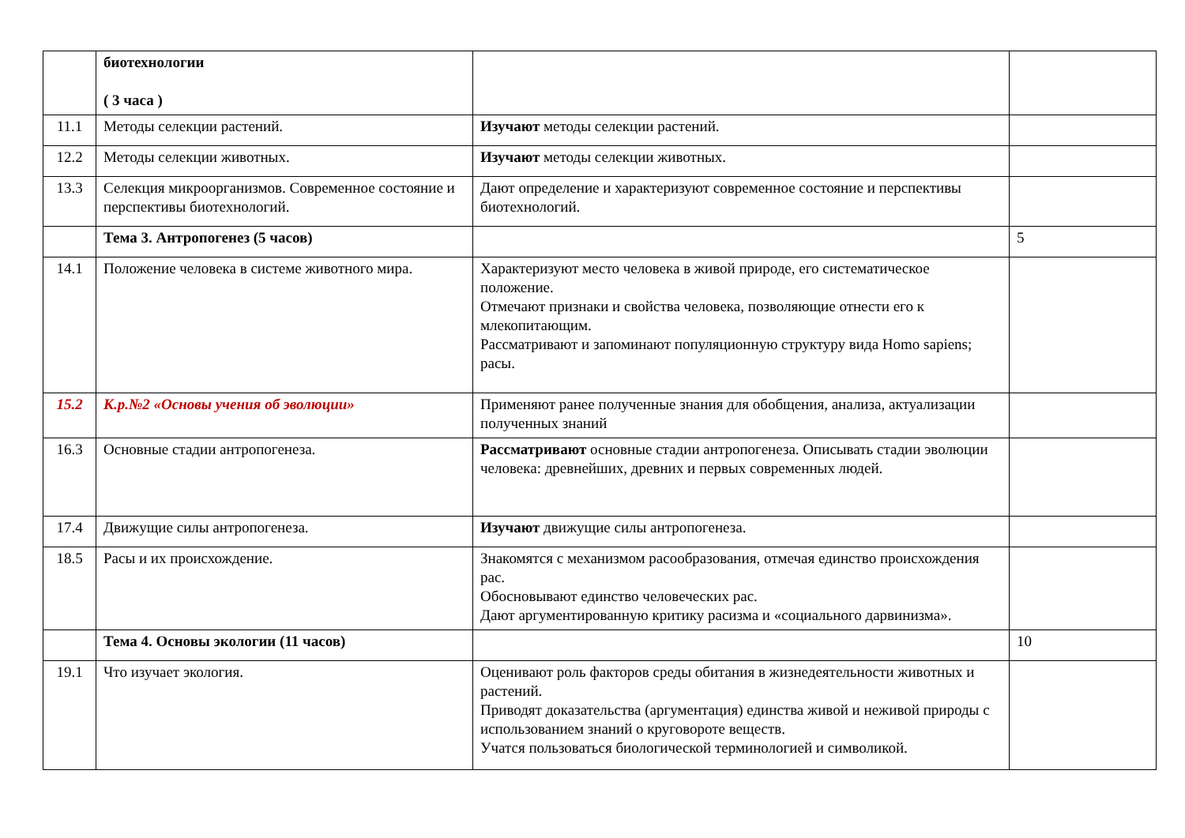| | биотехнологии ( 3 часа ) | | |
| 11.1 | Методы селекции растений. | Изучают методы селекции растений. | |
| 12.2 | Методы селекции животных. | Изучают методы селекции животных. | |
| 13.3 | Селекция микроорганизмов. Современное состояние и перспективы биотехнологий. | Дают определение и характеризуют современное состояние и перспективы биотехнологий. | |
| | Тема 3. Антропогенез (5 часов) | | 5 |
| 14.1 | Положение человека в системе животного мира. | Характеризуют место человека в живой природе, его систематическое положение. Отмечают признаки и свойства человека, позволяющие отнести его к млекопитающим. Рассматривают и запоминают популяционную структуру вида Homo sapiens; расы. | |
| 15.2 | К.р.№2 «Основы учения об эволюции» | Применяют ранее полученные знания для обобщения, анализа, актуализации полученных знаний | |
| 16.3 | Основные стадии антропогенеза. | Рассматривают основные стадии антропогенеза. Описывать стадии эволюции человека: древнейших, древних и первых современных людей. | |
| 17.4 | Движущие силы антропогенеза. | Изучают движущие силы антропогенеза. | |
| 18.5 | Расы и их происхождение. | Знакомятся с механизмом расообразования, отмечая единство происхождения рас. Обосновывают единство человеческих рас. Дают аргументированную критику расизма и «социального дарвинизма». | |
| | Тема 4. Основы экологии (11 часов) | | 10 |
| 19.1 | Что изучает экология. | Оценивают роль факторов среды обитания в жизнедеятельности животных и растений. Приводят доказательства (аргументация) единства живой и неживой природы с использованием знаний о круговороте веществ. Учатся пользоваться биологической терминологией и символикой. | |